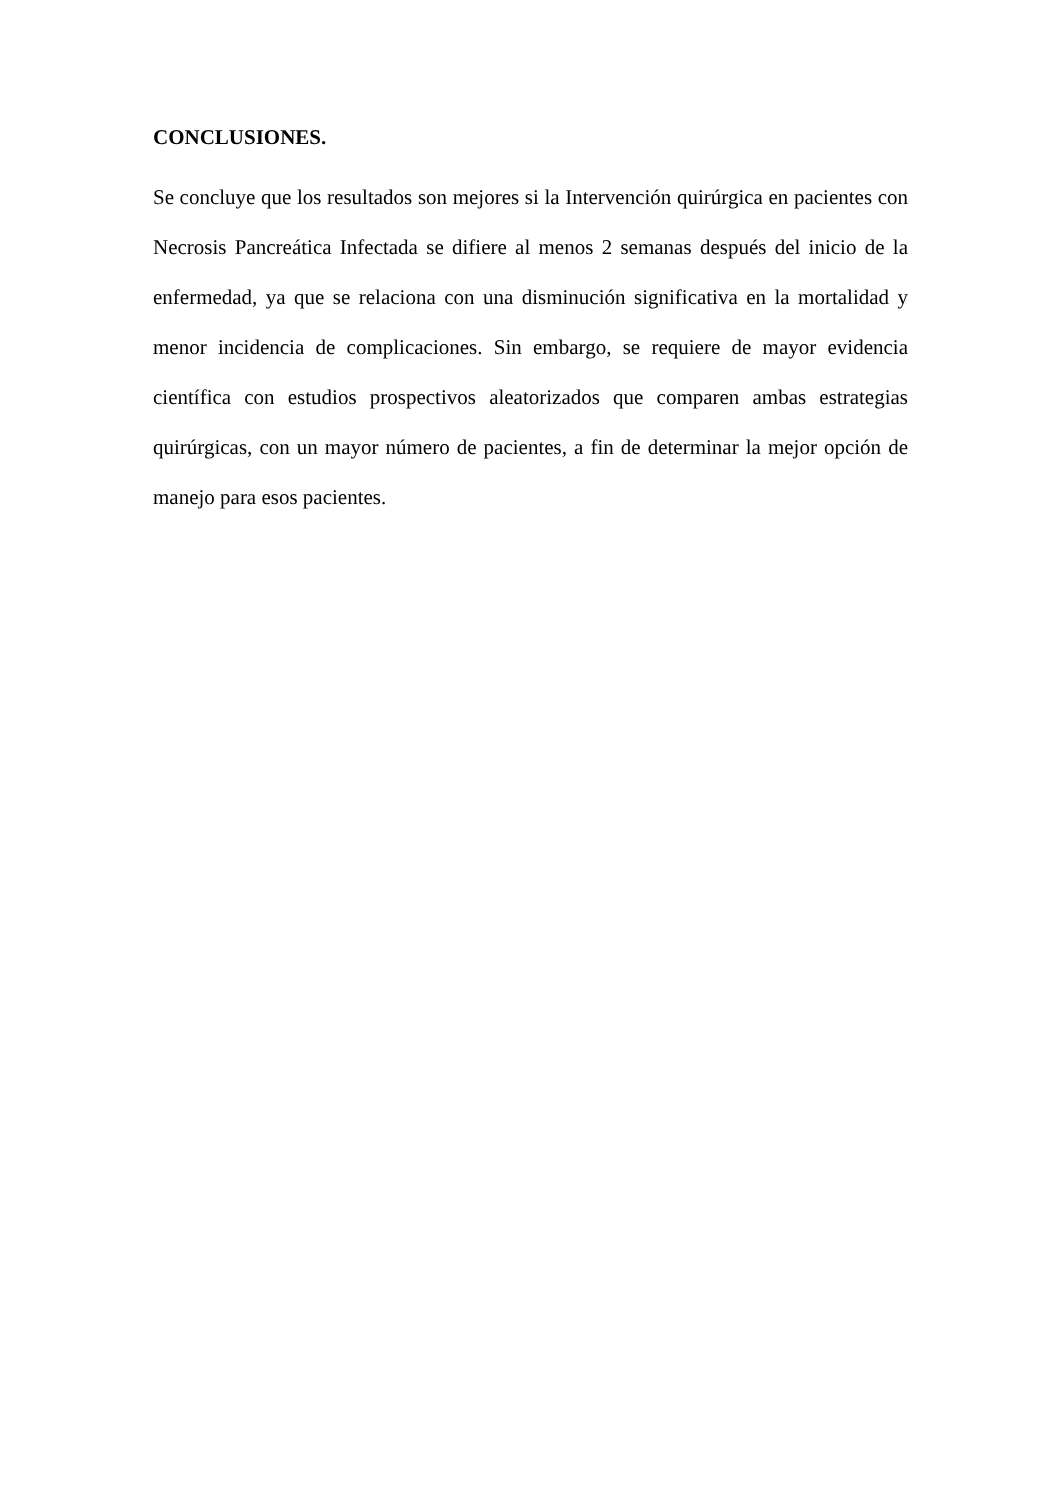CONCLUSIONES.
Se concluye que los resultados son mejores si la Intervención quirúrgica en pacientes con Necrosis Pancreática Infectada se difiere al menos 2 semanas después del inicio de la enfermedad, ya que se relaciona con una disminución significativa en la mortalidad y menor incidencia de complicaciones. Sin embargo, se requiere de mayor evidencia científica con estudios prospectivos aleatorizados que comparen ambas estrategias quirúrgicas, con un mayor número de pacientes, a fin de determinar la mejor opción de manejo para esos pacientes.